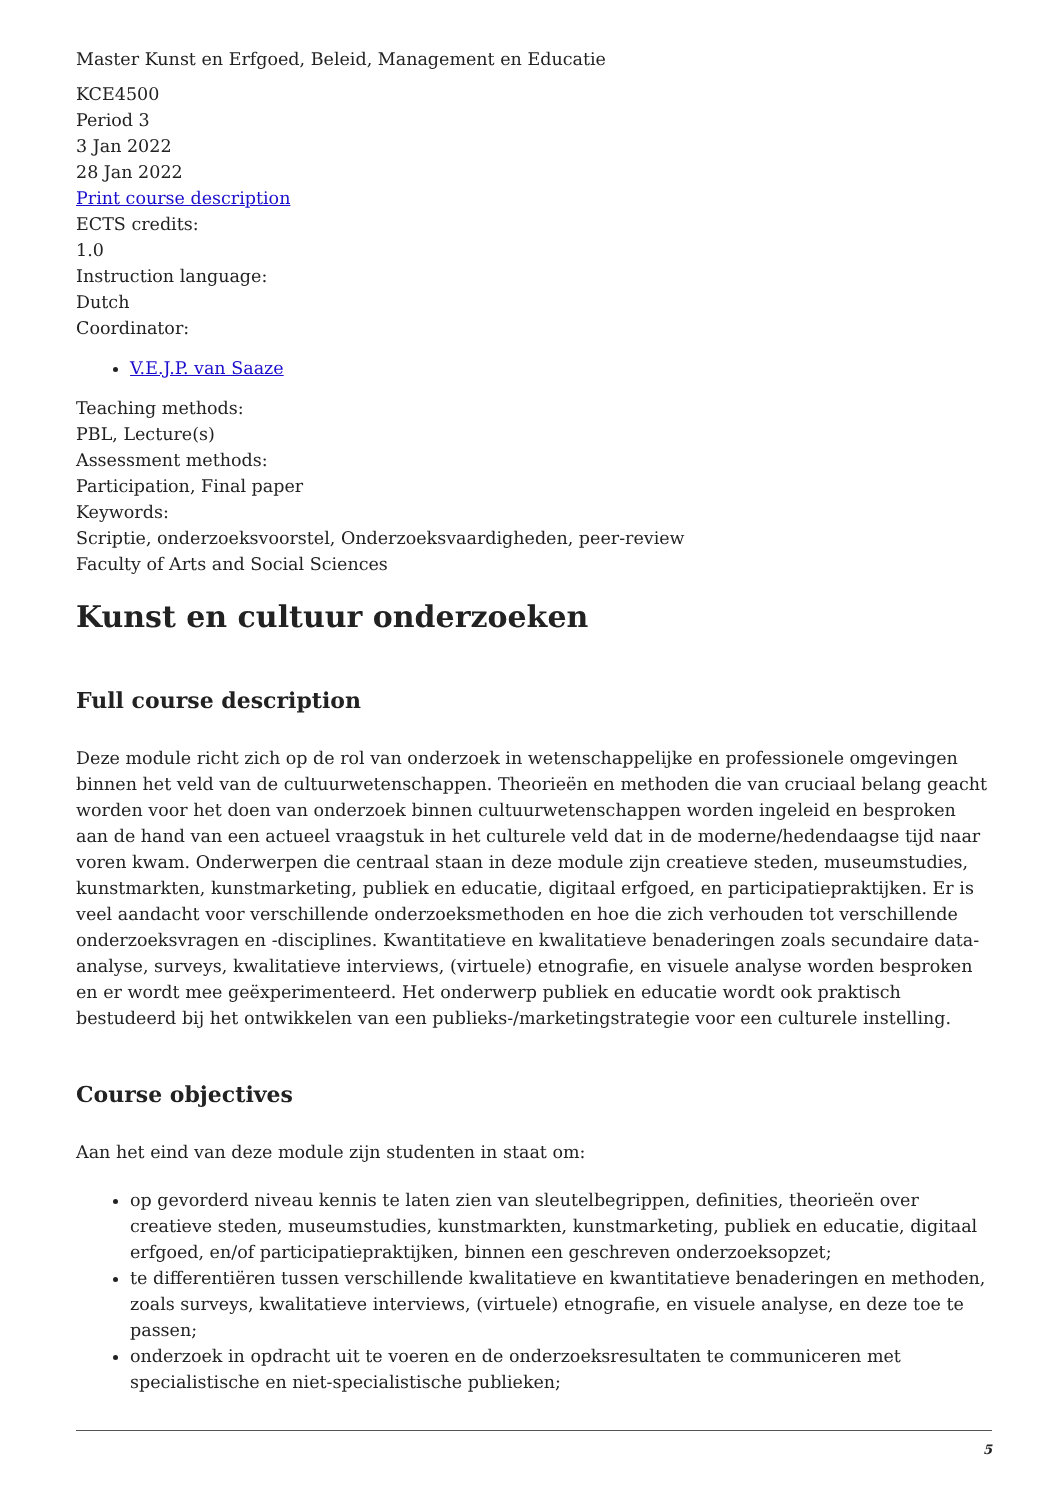Master Kunst en Erfgoed, Beleid, Management en Educatie
KCE4500
Period 3
3 Jan 2022
28 Jan 2022
Print course description
ECTS credits:
1.0
Instruction language:
Dutch
Coordinator:
V.E.J.P. van Saaze
Teaching methods:
PBL, Lecture(s)
Assessment methods:
Participation, Final paper
Keywords:
Scriptie, onderzoeksvoorstel, Onderzoeksvaardigheden, peer-review
Faculty of Arts and Social Sciences
Kunst en cultuur onderzoeken
Full course description
Deze module richt zich op de rol van onderzoek in wetenschappelijke en professionele omgevingen binnen het veld van de cultuurwetenschappen. Theorieën en methoden die van cruciaal belang geacht worden voor het doen van onderzoek binnen cultuurwetenschappen worden ingeleid en besproken aan de hand van een actueel vraagstuk in het culturele veld dat in de moderne/hedendaagse tijd naar voren kwam. Onderwerpen die centraal staan in deze module zijn creatieve steden, museumstudies, kunstmarkten, kunstmarketing, publiek en educatie, digitaal erfgoed, en participatiepraktijken. Er is veel aandacht voor verschillende onderzoeksmethoden en hoe die zich verhouden tot verschillende onderzoeksvragen en -disciplines. Kwantitatieve en kwalitatieve benaderingen zoals secundaire data-analyse, surveys, kwalitatieve interviews, (virtuele) etnografie, en visuele analyse worden besproken en er wordt mee geëxperimenteerd. Het onderwerp publiek en educatie wordt ook praktisch bestudeerd bij het ontwikkelen van een publieks-/marketingstrategie voor een culturele instelling.
Course objectives
Aan het eind van deze module zijn studenten in staat om:
op gevorderd niveau kennis te laten zien van sleutelbegrippen, definities, theorieën over creatieve steden, museumstudies, kunstmarkten, kunstmarketing, publiek en educatie, digitaal erfgoed, en/of participatiepraktijken, binnen een geschreven onderzoeksopzet;
te differentiëren tussen verschillende kwalitatieve en kwantitatieve benaderingen en methoden, zoals surveys, kwalitatieve interviews, (virtuele) etnografie, en visuele analyse, en deze toe te passen;
onderzoek in opdracht uit te voeren en de onderzoeksresultaten te communiceren met specialistische en niet-specialistische publieken;
5